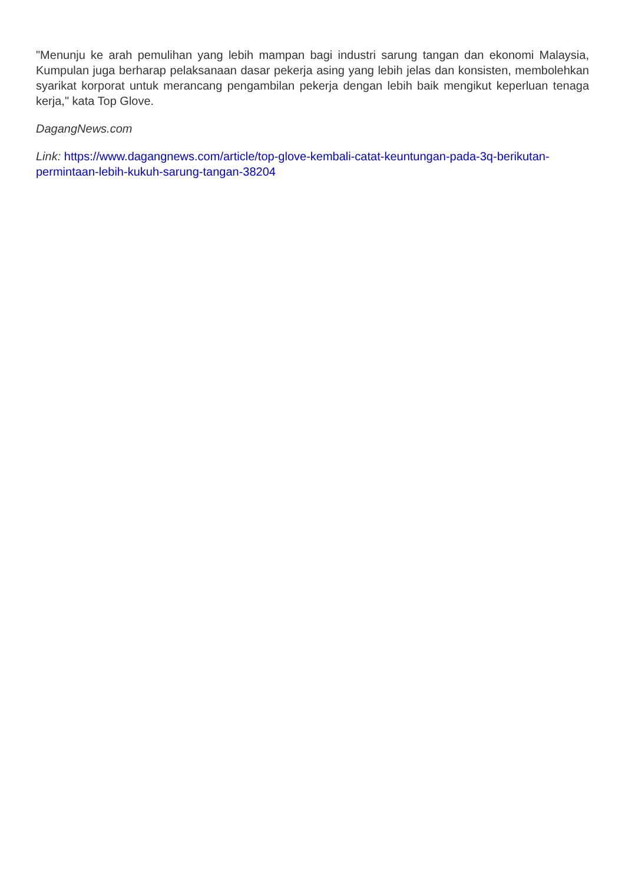"Menunju ke arah pemulihan yang lebih mampan bagi industri sarung tangan dan ekonomi Malaysia, Kumpulan juga berharap pelaksanaan dasar pekerja asing yang lebih jelas dan konsisten, membolehkan syarikat korporat untuk merancang pengambilan pekerja dengan lebih baik mengikut keperluan tenaga kerja," kata Top Glove.
DagangNews.com
Link: https://www.dagangnews.com/article/top-glove-kembali-catat-keuntungan-pada-3q-berikutan-permintaan-lebih-kukuh-sarung-tangan-38204